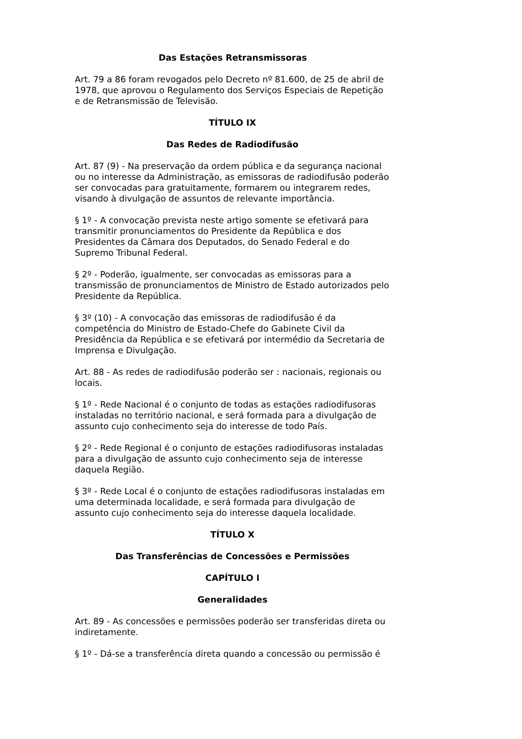Das Estações Retransmissoras
Art. 79 a 86 foram revogados pelo Decreto nº 81.600, de 25 de abril de 1978, que aprovou o Regulamento dos Serviços Especiais de Repetição e de Retransmissão de Televisão.
TÍTULO IX
Das Redes de Radiodifusão
Art. 87 (9) - Na preservação da ordem pública e da segurança nacional ou no interesse da Administração, as emissoras de radiodifusão poderão ser convocadas para gratuitamente, formarem ou integrarem redes, visando à divulgação de assuntos de relevante importância.
§ 1º - A convocação prevista neste artigo somente se efetivará para transmitir pronunciamentos do Presidente da República e dos Presidentes da Câmara dos Deputados, do Senado Federal e do Supremo Tribunal Federal.
§ 2º - Poderão, igualmente, ser convocadas as emissoras para a transmissão de pronunciamentos de Ministro de Estado autorizados pelo Presidente da República.
§ 3º (10) - A convocação das emissoras de radiodifusão é da competência do Ministro de Estado-Chefe do Gabinete Civil da Presidência da República e se efetivará por intermédio da Secretaria de Imprensa e Divulgação.
Art. 88 - As redes de radiodifusão poderão ser : nacionais, regionais ou locais.
§ 1º - Rede Nacional é o conjunto de todas as estações radiodifusoras instaladas no território nacional, e será formada para a divulgação de assunto cujo conhecimento seja do interesse de todo País.
§ 2º - Rede Regional é o conjunto de estações radiodifusoras instaladas para a divulgação de assunto cujo conhecimento seja de interesse daquela Região.
§ 3º - Rede Local é o conjunto de estações radiodifusoras instaladas em uma determinada localidade, e será formada para divulgação de assunto cujo conhecimento seja do interesse daquela localidade.
TÍTULO X
Das Transferências de Concessões e Permissões
CAPÍTULO I
Generalidades
Art. 89 - As concessões e permissões poderão ser transferidas direta ou indiretamente.
§ 1º - Dá-se a transferência direta quando a concessão ou permissão é